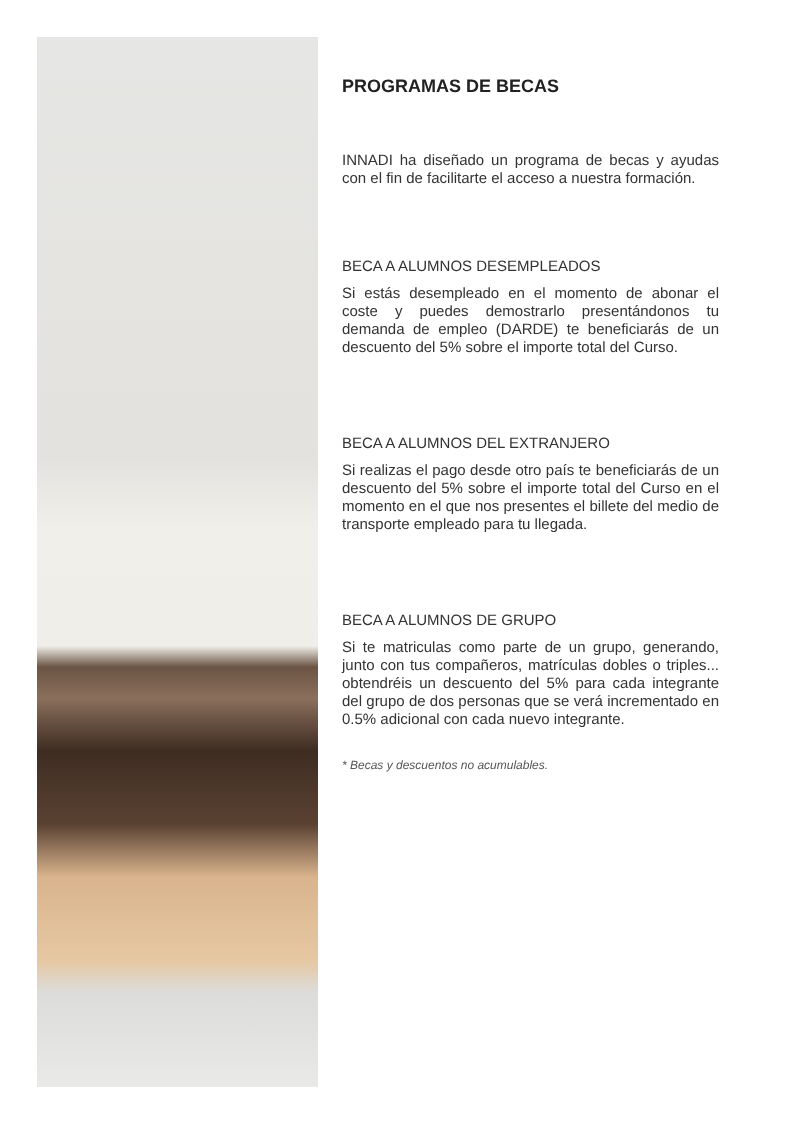PROGRAMAS DE BECAS
INNADI ha diseñado un programa de becas y ayudas con el fin de facilitarte el acceso a nuestra formación.
BECA A ALUMNOS DESEMPLEADOS
Si estás desempleado en el momento de abonar el coste y puedes demostrarlo presentándonos tu demanda de empleo (DARDE) te beneficiarás de un descuento del 5% sobre el importe total del Curso.
BECA A ALUMNOS DEL EXTRANJERO
Si realizas el pago desde otro país te beneficiarás de un descuento del 5% sobre el importe total del Curso en el momento en el que nos presentes el billete del medio de transporte empleado para tu llegada.
BECA A ALUMNOS DE GRUPO
Si te matriculas como parte de un grupo, generando, junto con tus compañeros, matrículas dobles o triples... obtendréis un descuento del 5% para cada integrante del grupo de dos personas que se verá incrementado en 0.5% adicional con cada nuevo integrante.
* Becas y descuentos no acumulables.